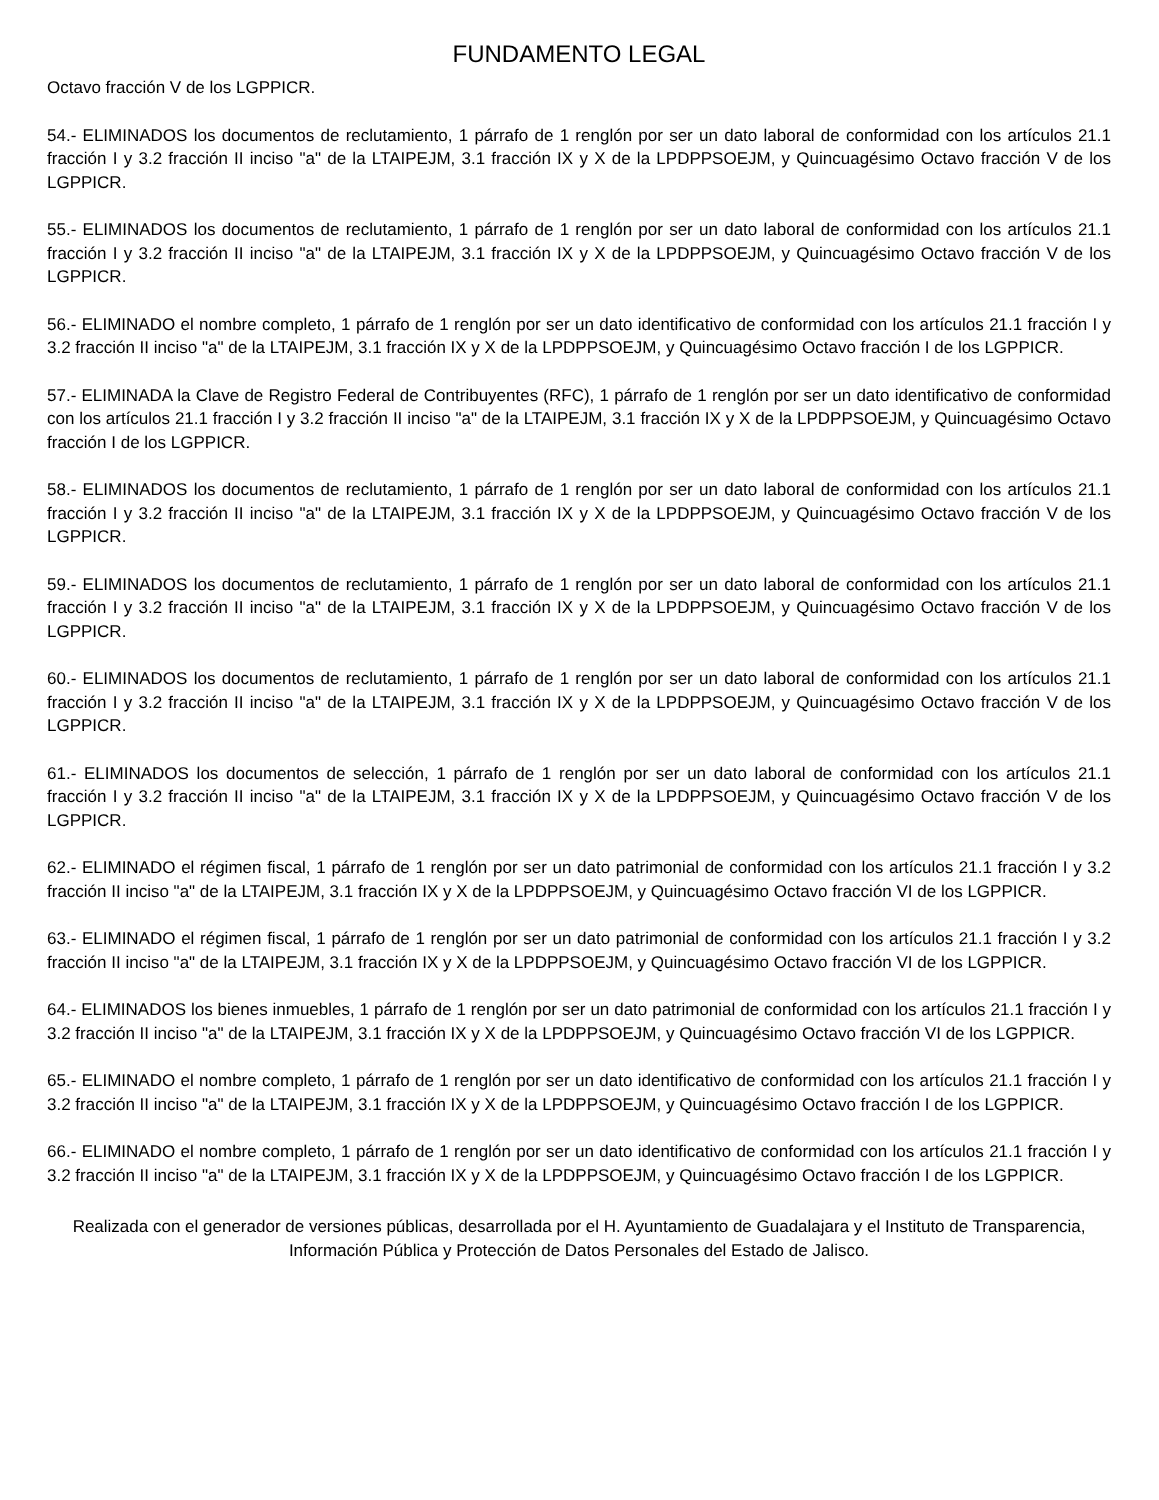FUNDAMENTO LEGAL
Octavo fracción V de los LGPPICR.
54.- ELIMINADOS los documentos de reclutamiento, 1 párrafo de 1 renglón por ser un dato laboral de conformidad con los artículos 21.1 fracción I y 3.2 fracción II inciso "a" de la LTAIPEJM, 3.1 fracción IX y X de la LPDPPSOEJM, y Quincuagésimo Octavo fracción V de los LGPPICR.
55.- ELIMINADOS los documentos de reclutamiento, 1 párrafo de 1 renglón por ser un dato laboral de conformidad con los artículos 21.1 fracción I y 3.2 fracción II inciso "a" de la LTAIPEJM, 3.1 fracción IX y X de la LPDPPSOEJM, y Quincuagésimo Octavo fracción V de los LGPPICR.
56.- ELIMINADO el nombre completo, 1 párrafo de 1 renglón por ser un dato identificativo de conformidad con los artículos 21.1 fracción I y 3.2 fracción II inciso "a" de la LTAIPEJM, 3.1 fracción IX y X de la LPDPPSOEJM, y Quincuagésimo Octavo fracción I de los LGPPICR.
57.- ELIMINADA la Clave de Registro Federal de Contribuyentes (RFC), 1 párrafo de 1 renglón por ser un dato identificativo de conformidad con los artículos 21.1 fracción I y 3.2 fracción II inciso "a" de la LTAIPEJM, 3.1 fracción IX y X de la LPDPPSOEJM, y Quincuagésimo Octavo fracción I de los LGPPICR.
58.- ELIMINADOS los documentos de reclutamiento, 1 párrafo de 1 renglón por ser un dato laboral de conformidad con los artículos 21.1 fracción I y 3.2 fracción II inciso "a" de la LTAIPEJM, 3.1 fracción IX y X de la LPDPPSOEJM, y Quincuagésimo Octavo fracción V de los LGPPICR.
59.- ELIMINADOS los documentos de reclutamiento, 1 párrafo de 1 renglón por ser un dato laboral de conformidad con los artículos 21.1 fracción I y 3.2 fracción II inciso "a" de la LTAIPEJM, 3.1 fracción IX y X de la LPDPPSOEJM, y Quincuagésimo Octavo fracción V de los LGPPICR.
60.- ELIMINADOS los documentos de reclutamiento, 1 párrafo de 1 renglón por ser un dato laboral de conformidad con los artículos 21.1 fracción I y 3.2 fracción II inciso "a" de la LTAIPEJM, 3.1 fracción IX y X de la LPDPPSOEJM, y Quincuagésimo Octavo fracción V de los LGPPICR.
61.- ELIMINADOS los documentos de selección, 1 párrafo de 1 renglón por ser un dato laboral de conformidad con los artículos 21.1 fracción I y 3.2 fracción II inciso "a" de la LTAIPEJM, 3.1 fracción IX y X de la LPDPPSOEJM, y Quincuagésimo Octavo fracción V de los LGPPICR.
62.- ELIMINADO el régimen fiscal, 1 párrafo de 1 renglón por ser un dato patrimonial de conformidad con los artículos 21.1 fracción I y 3.2 fracción II inciso "a" de la LTAIPEJM, 3.1 fracción IX y X de la LPDPPSOEJM, y Quincuagésimo Octavo fracción VI de los LGPPICR.
63.- ELIMINADO el régimen fiscal, 1 párrafo de 1 renglón por ser un dato patrimonial de conformidad con los artículos 21.1 fracción I y 3.2 fracción II inciso "a" de la LTAIPEJM, 3.1 fracción IX y X de la LPDPPSOEJM, y Quincuagésimo Octavo fracción VI de los LGPPICR.
64.- ELIMINADOS los bienes inmuebles, 1 párrafo de 1 renglón por ser un dato patrimonial de conformidad con los artículos 21.1 fracción I y 3.2 fracción II inciso "a" de la LTAIPEJM, 3.1 fracción IX y X de la LPDPPSOEJM, y Quincuagésimo Octavo fracción VI de los LGPPICR.
65.- ELIMINADO el nombre completo, 1 párrafo de 1 renglón por ser un dato identificativo de conformidad con los artículos 21.1 fracción I y 3.2 fracción II inciso "a" de la LTAIPEJM, 3.1 fracción IX y X de la LPDPPSOEJM, y Quincuagésimo Octavo fracción I de los LGPPICR.
66.- ELIMINADO el nombre completo, 1 párrafo de 1 renglón por ser un dato identificativo de conformidad con los artículos 21.1 fracción I y 3.2 fracción II inciso "a" de la LTAIPEJM, 3.1 fracción IX y X de la LPDPPSOEJM, y Quincuagésimo Octavo fracción I de los LGPPICR.
Realizada con el generador de versiones públicas, desarrollada por el H. Ayuntamiento de Guadalajara y el Instituto de Transparencia, Información Pública y Protección de Datos Personales del Estado de Jalisco.